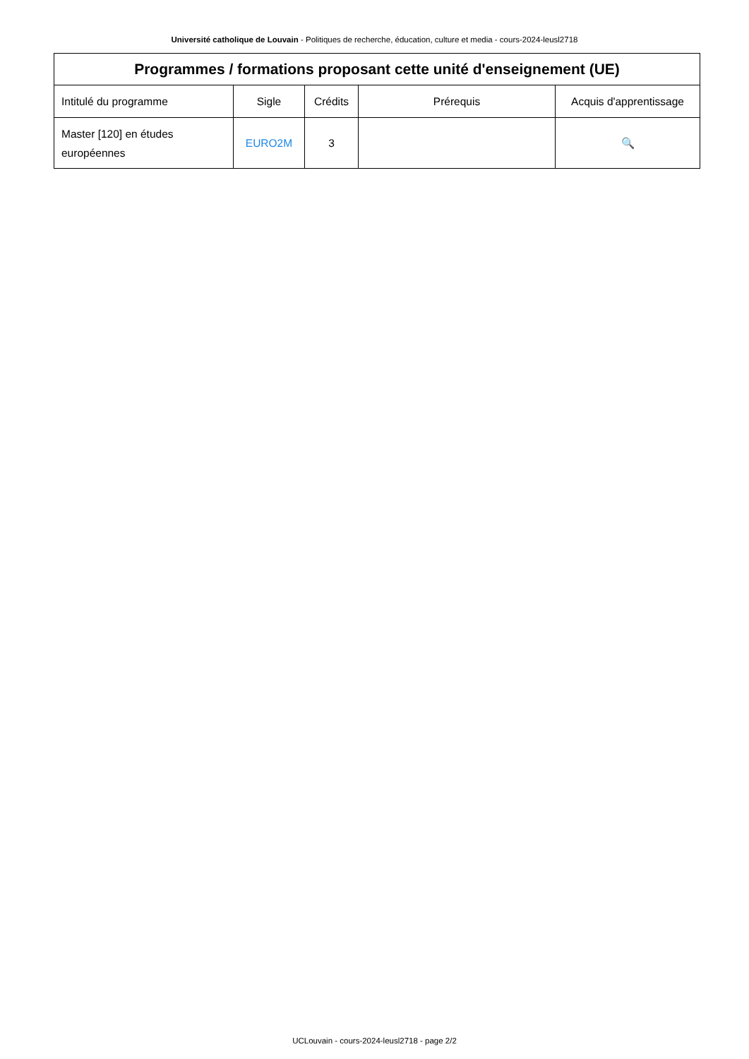Université catholique de Louvain - Politiques de recherche, éducation, culture et media - cours-2024-leusl2718
| Programmes / formations proposant cette unité d'enseignement (UE) | | | | |
| --- | --- | --- | --- | --- |
| Intitulé du programme | Sigle | Crédits | Prérequis | Acquis d'apprentissage |
| Master [120] en études européennes | EURO2M | 3 | | 🔍 |
UCLouvain - cours-2024-leusl2718 - page 2/2